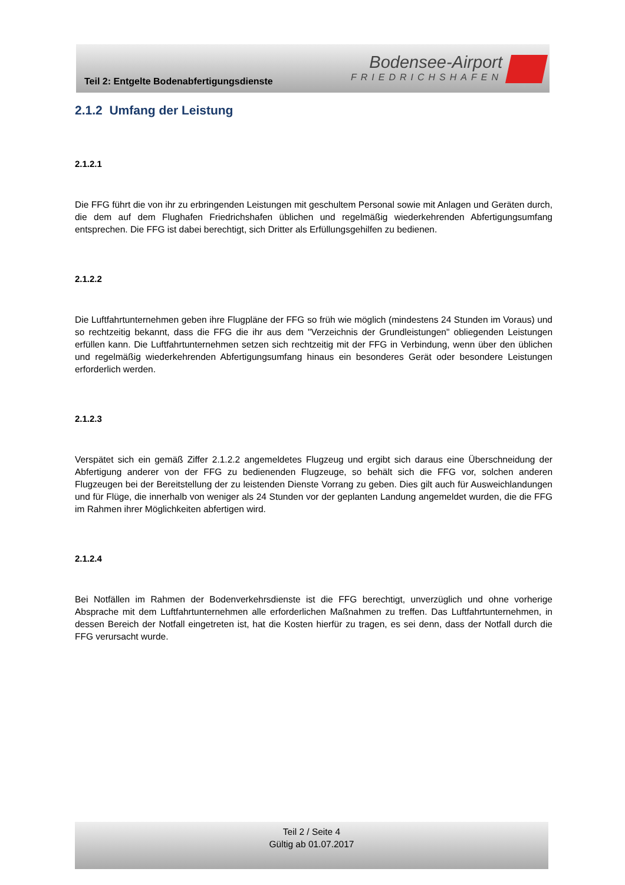Teil 2: Entgelte Bodenabfertigungsdienste
Bodensee-Airport
FRIEDRICHSHAFEN
2.1.2 Umfang der Leistung
2.1.2.1
Die FFG führt die von ihr zu erbringenden Leistungen mit geschultem Personal sowie mit Anlagen und Geräten durch, die dem auf dem Flughafen Friedrichshafen üblichen und regelmäßig wiederkehrenden Abfertigungsumfang entsprechen. Die FFG ist dabei berechtigt, sich Dritter als Erfüllungsgehilfen zu bedienen.
2.1.2.2
Die Luftfahrtunternehmen geben ihre Flugpläne der FFG so früh wie möglich (mindestens 24 Stunden im Voraus) und so rechtzeitig bekannt, dass die FFG die ihr aus dem "Verzeichnis der Grundleistungen" obliegenden Leistungen erfüllen kann. Die Luftfahrtunternehmen setzen sich rechtzeitig mit der FFG in Verbindung, wenn über den üblichen und regelmäßig wiederkehrenden Abfertigungsumfang hinaus ein besonderes Gerät oder besondere Leistungen erforderlich werden.
2.1.2.3
Verspätet sich ein gemäß Ziffer 2.1.2.2 angemeldetes Flugzeug und ergibt sich daraus eine Überschneidung der Abfertigung anderer von der FFG zu bedienenden Flugzeuge, so behält sich die FFG vor, solchen anderen Flugzeugen bei der Bereitstellung der zu leistenden Dienste Vorrang zu geben. Dies gilt auch für Ausweichlandungen und für Flüge, die innerhalb von weniger als 24 Stunden vor der geplanten Landung angemeldet wurden, die die FFG im Rahmen ihrer Möglichkeiten abfertigen wird.
2.1.2.4
Bei Notfällen im Rahmen der Bodenverkehrsdienste ist die FFG berechtigt, unverzüglich und ohne vorherige Absprache mit dem Luftfahrtunternehmen alle erforderlichen Maßnahmen zu treffen. Das Luftfahrtunternehmen, in dessen Bereich der Notfall eingetreten ist, hat die Kosten hierfür zu tragen, es sei denn, dass der Notfall durch die FFG verursacht wurde.
Teil 2 / Seite 4
Gültig ab 01.07.2017